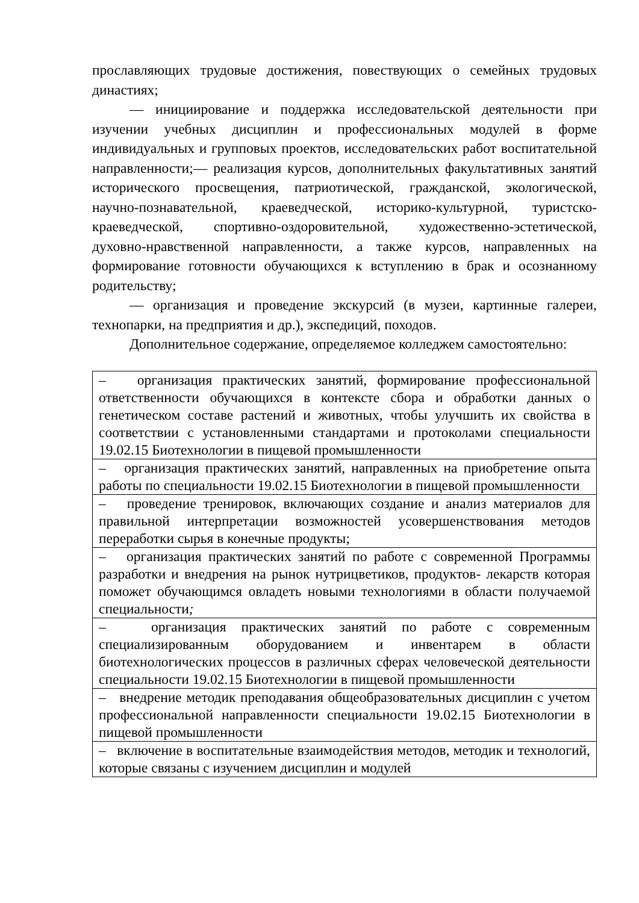прославляющих трудовые достижения, повествующих о семейных трудовых династиях;
— инициирование и поддержка исследовательской деятельности при изучении учебных дисциплин и профессиональных модулей в форме индивидуальных и групповых проектов, исследовательских работ воспитательной направленности;— реализация курсов, дополнительных факультативных занятий исторического просвещения, патриотической, гражданской, экологической, научно-познавательной, краеведческой, историко-культурной, туристско-краеведческой, спортивно-оздоровительной, художественно-эстетической, духовно-нравственной направленности, а также курсов, направленных на формирование готовности обучающихся к вступлению в брак и осознанному родительству;
— организация и проведение экскурсий (в музеи, картинные галереи, технопарки, на предприятия и др.), экспедиций, походов.
Дополнительное содержание, определяемое колледжем самостоятельно:
| – организация практических занятий, формирование профессиональной ответственности обучающихся в контексте сбора и обработки данных о генетическом составе растений и животных, чтобы улучшить их свойства в соответствии с установленными стандартами и протоколами специальности 19.02.15 Биотехнологии в пищевой промышленности |
| – организация практических занятий, направленных на приобретение опыта работы по специальности 19.02.15 Биотехнологии в пищевой промышленности |
| – проведение тренировок, включающих создание и анализ материалов для правильной интерпретации возможностей усовершенствования методов переработки сырья в конечные продукты; |
| – организация практических занятий по работе с современной Программы разработки и внедрения на рынок нутрицветиков, продуктов- лекарств которая поможет обучающимся овладеть новыми технологиями в области получаемой специальности ; |
| – организация практических занятий по работе с современным специализированным оборудованием и инвентарем в области биотехнологических процессов в различных сферах человеческой деятельности специальности 19.02.15 Биотехнологии в пищевой промышленности |
| – внедрение методик преподавания общеобразовательных дисциплин с учетом профессиональной направленности специальности 19.02.15 Биотехнологии в пищевой промышленности |
| – включение в воспитательные взаимодействия методов, методик и технологий, которые связаны с изучением дисциплин и модулей |